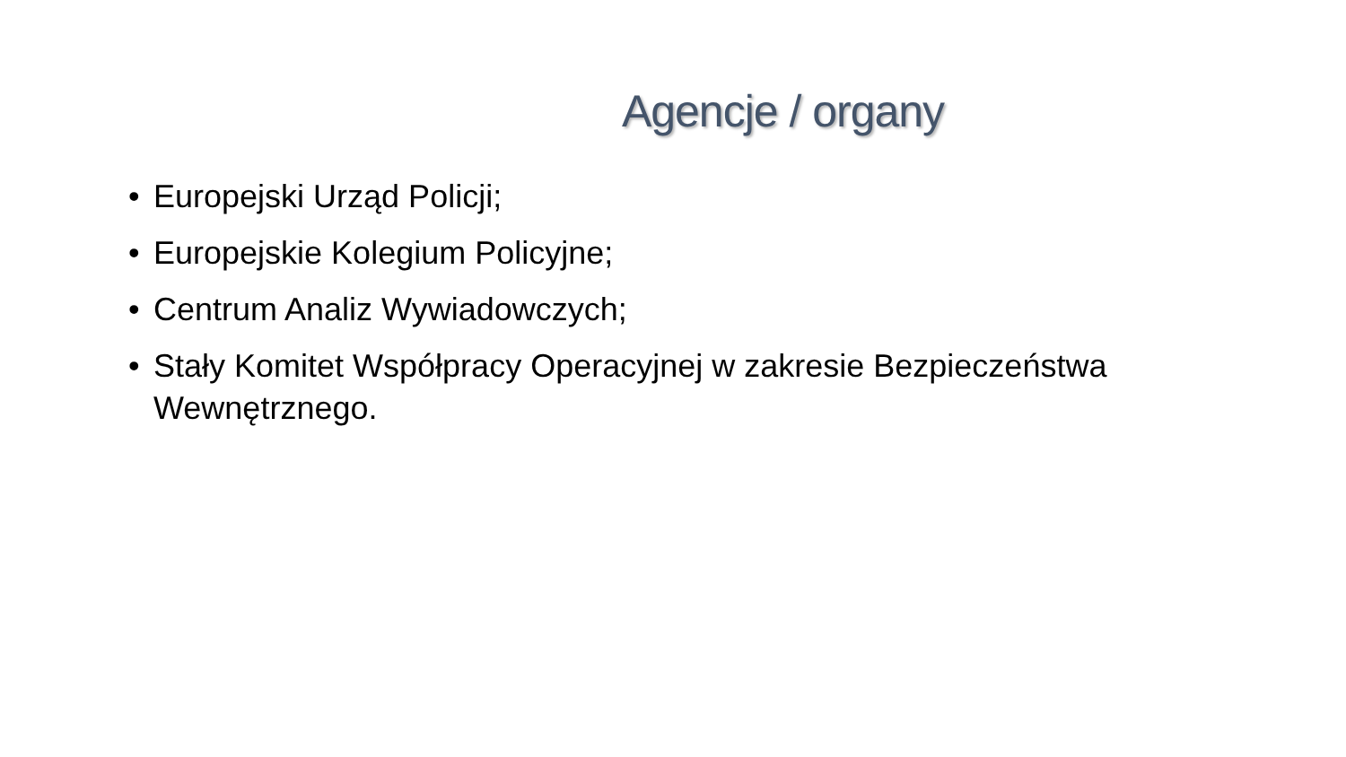Agencje / organy
• Europejski Urząd Policji;
• Europejskie Kolegium Policyjne;
• Centrum Analiz Wywiadowczych;
• Stały Komitet Współpracy Operacyjnej w zakresie Bezpieczeństwa Wewnętrznego.